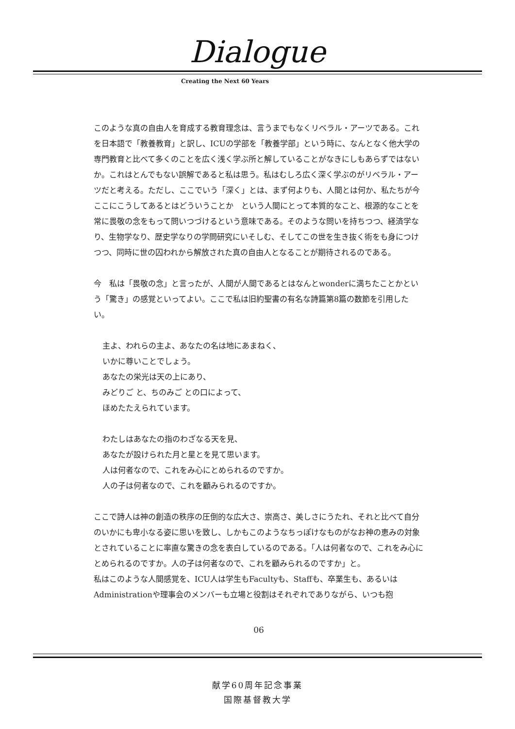Dialogue
Creating the Next 60 Years
このような真の自由人を育成する教育理念は、言うまでもなくリベラル・アーツである。これを日本語で「教養教育」と訳し、ICUの学部を「教養学部」という時に、なんとなく他大学の専門教育と比べて多くのことを広く浅く学ぶ所と解していることがなきにしもあらずではないか。これはとんでもない誤解であると私は思う。私はむしろ広く深く学ぶのがリベラル・アーツだと考える。ただし、ここでいう「深く」とは、まず何よりも、人間とは何か、私たちが今ここにこうしてあるとはどういうことか　という人間にとって本質的なこと、根源的なことを常に畏敬の念をもって問いつづけるという意味である。そのような問いを持ちつつ、経済学なり、生物学なり、歴史学なりの学問研究にいそしむ、そしてこの世を生き抜く術をも身につけつつ、同時に世の囚われから解放された真の自由人となることが期待されるのである。
今　私は「畏敬の念」と言ったが、人間が人間であるとはなんとwonderに満ちたことかという「驚き」の感覚といってよい。ここで私は旧約聖書の有名な詩篇第8篇の数節を引用したい。
主よ、われらの主よ、あなたの名は地にあまねく、
いかに尊いことでしょう。
あなたの栄光は天の上にあり、
みどりご と、ちのみご との口によって、
ほめたたえられています。
わたしはあなたの指のわざなる天を見、
あなたが設けられた月と星とを見て思います。
人は何者なので、これをみ心にとめられるのですか。
人の子は何者なので、これを顧みられるのですか。
ここで詩人は神の創造の秩序の圧倒的な広大さ、崇高さ、美しさにうたれ、それと比べて自分のいかにも卑小なる姿に思いを致し、しかもこのようなちっぽけなものがなお神の恵みの対象とされていることに率直な驚きの念を表白しているのである。「人は何者なので、これをみ心にとめられるのですか。人の子は何者なので、これを顧みられるのですか」と。
私はこのような人間感覚を、ICU人は学生もFacultyも、Staffも、卒業生も、あるいはAdministrationや理事会のメンバーも立場と役割はそれぞれでありながら、いつも抱
06
献学60周年記念事業
国際基督教大学